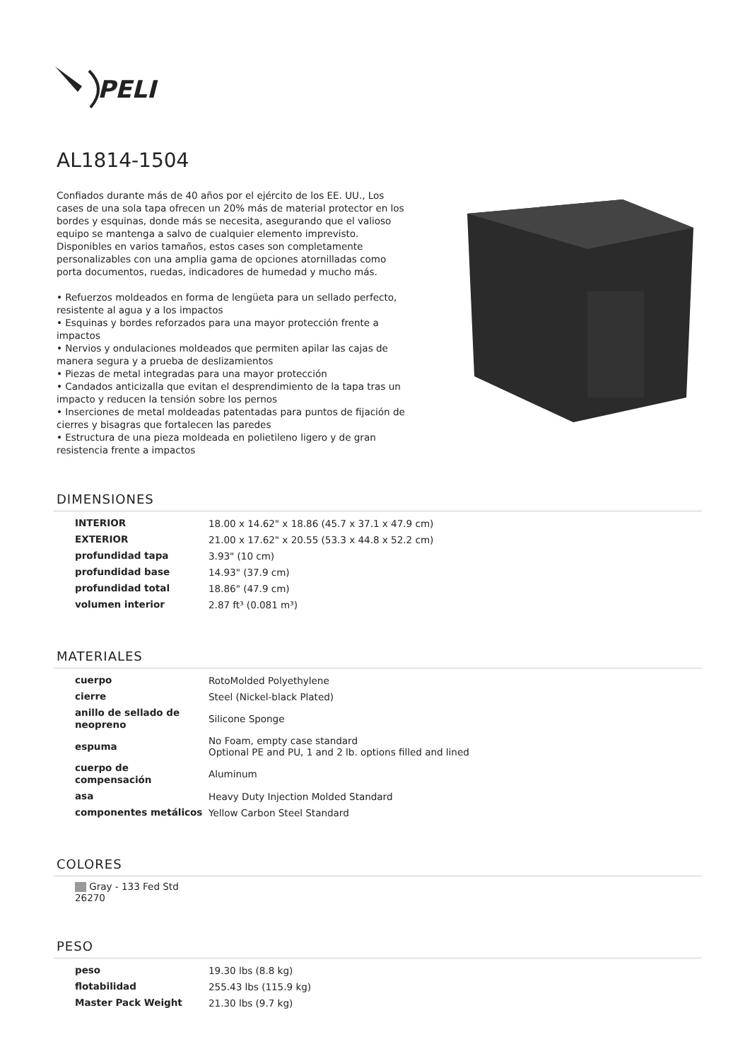PELI
AL1814-1504
Confiados durante más de 40 años por el ejército de los EE. UU., Los cases de una sola tapa ofrecen un 20% más de material protector en los bordes y esquinas, donde más se necesita, asegurando que el valioso equipo se mantenga a salvo de cualquier elemento imprevisto. Disponibles en varios tamaños, estos cases son completamente personalizables con una amplia gama de opciones atornilladas como porta documentos, ruedas, indicadores de humedad y mucho más.
• Refuerzos moldeados en forma de lengüeta para un sellado perfecto, resistente al agua y a los impactos
• Esquinas y bordes reforzados para una mayor protección frente a impactos
• Nervios y ondulaciones moldeados que permiten apilar las cajas de manera segura y a prueba de deslizamientos
• Piezas de metal integradas para una mayor protección
• Candados anticizalla que evitan el desprendimiento de la tapa tras un impacto y reducen la tensión sobre los pernos
• Inserciones de metal moldeadas patentadas para puntos de fijación de cierres y bisagras que fortalecen las paredes
• Estructura de una pieza moldeada en polietileno ligero y de gran resistencia frente a impactos
DIMENSIONES
| INTERIOR | 18.00 x 14.62" x 18.86 (45.7 x 37.1 x 47.9 cm) |
| EXTERIOR | 21.00 x 17.62" x 20.55 (53.3 x 44.8 x 52.2 cm) |
| profundidad tapa | 3.93" (10 cm) |
| profundidad base | 14.93" (37.9 cm) |
| profundidad total | 18.86" (47.9 cm) |
| volumen interior | 2.87 ft³ (0.081 m³) |
MATERIALES
| cuerpo | RotoMolded Polyethylene |
| cierre | Steel (Nickel-black Plated) |
| anillo de sellado de neopreno | Silicone Sponge |
| espuma | No Foam, empty case standard Optional PE and PU, 1 and 2 lb. options filled and lined |
| cuerpo de compensación | Aluminum |
| asa | Heavy Duty Injection Molded Standard |
| componentes metálicos | Yellow Carbon Steel Standard |
COLORES
Gray - 133 Fed Std 26270
PESO
| peso | 19.30 lbs (8.8 kg) |
| flotabilidad | 255.43 lbs (115.9 kg) |
| Master Pack Weight | 21.30 lbs (9.7 kg) |